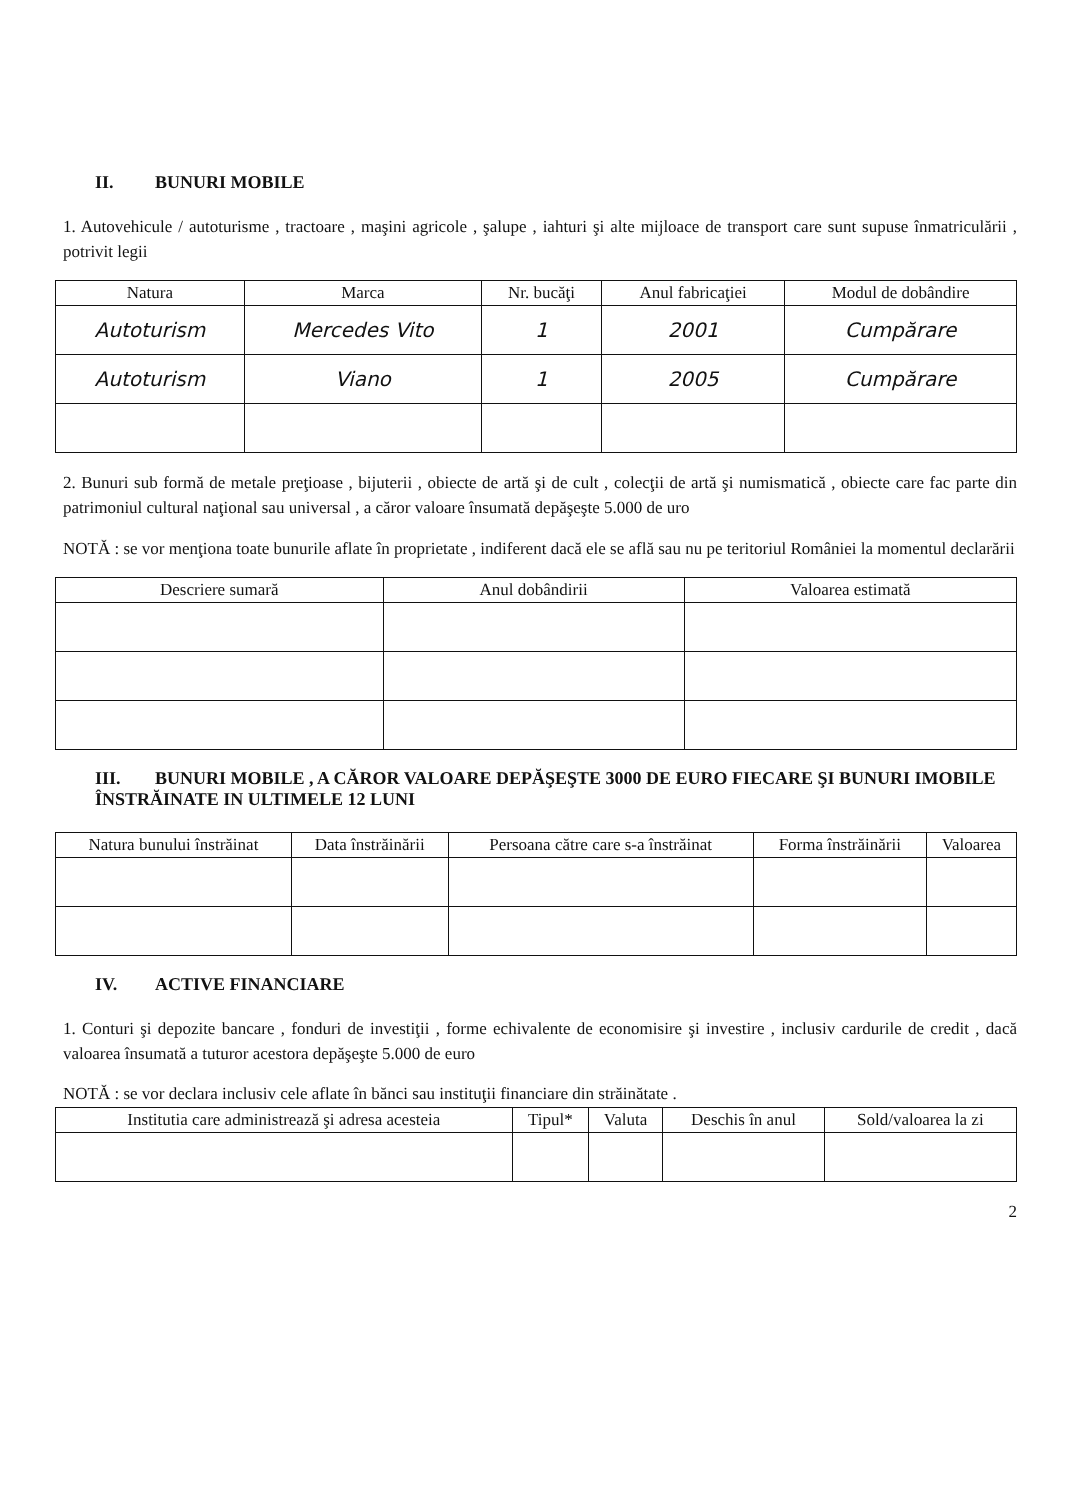II. BUNURI MOBILE
1. Autovehicule / autoturisme , tractoare , maşini agricole , şalupe , iahturi şi alte mijloace de transport care sunt supuse înmatriculării , potrivit legii
| Natura | Marca | Nr. bucăţi | Anul fabricaţiei | Modul de dobândire |
| --- | --- | --- | --- | --- |
| Autoturism | Mercedes Vito | 1 | 2001 | Cumpărare |
| Autoturism | Viano | 1 | 2005 | Cumpărare |
2. Bunuri sub formă de metale preţioase , bijuterii , obiecte de artă şi de cult , colecţii de artă şi numismatică , obiecte care fac parte din patrimoniul cultural naţional sau universal , a căror valoare însumată depăşeşte 5.000 de uro
NOTĂ : se vor menţiona toate bunurile aflate în proprietate , indiferent dacă ele se află sau nu pe teritoriul României la momentul declarării
| Descriere sumară | Anul dobândirii | Valoarea estimată |
| --- | --- | --- |
III. BUNURI MOBILE , A CĂROR VALOARE DEPĂŞEŞTE 3000 DE EURO FIECARE ŞI BUNURI IMOBILE ÎNSTRĂINATE IN ULTIMELE 12 LUNI
| Natura bunului înstrăinat | Data înstrăinării | Persoana către care s-a înstrăinat | Forma înstrăinării | Valoarea |
| --- | --- | --- | --- | --- |
IV. ACTIVE FINANCIARE
1. Conturi şi depozite bancare , fonduri de investiţii , forme echivalente de economisire şi investire , inclusiv cardurile de credit , dacă valoarea însumată a tuturor acestora depăşeşte 5.000 de euro
NOTĂ : se vor declara inclusiv cele aflate în bănci sau instituţii financiare din străinătate .
| Institutia care administrează şi adresa acesteia | Tipul* | Valuta | Deschis în anul | Sold/valoarea la zi |
| --- | --- | --- | --- | --- |
2